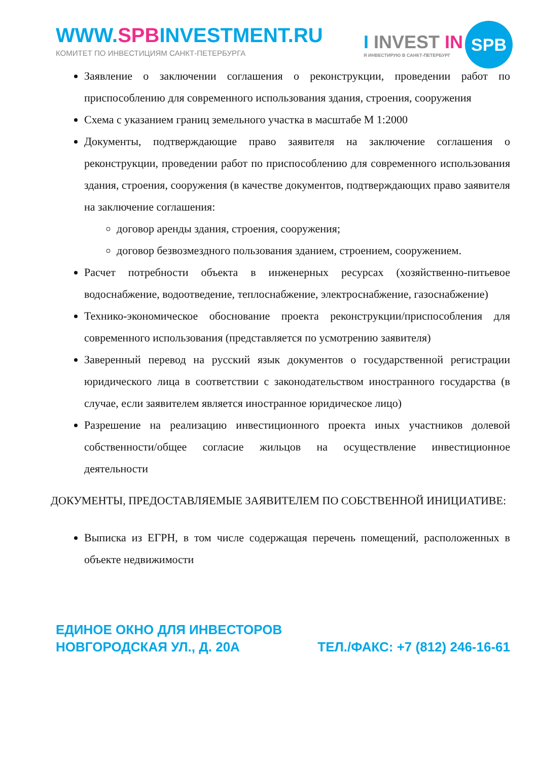WWW.SPBINVESTMENT.RU
КОМИТЕТ ПО ИНВЕСТИЦИЯМ САНКТ-ПЕТЕРБУРГА
I INVEST IN
Я ИНВЕСТИРУЮ В САНКТ-ПЕТЕРБУРГ
SPB
Заявление о заключении соглашения о реконструкции, проведении работ по приспособлению для современного использования здания, строения, сооружения
Схема с указанием границ земельного участка в масштабе М 1:2000
Документы, подтверждающие право заявителя на заключение соглашения о реконструкции, проведении работ по приспособлению для современного использования здания, строения, сооружения (в качестве документов, подтверждающих право заявителя на заключение соглашения:
договор аренды здания, строения, сооружения;
договор безвозмездного пользования зданием, строением, сооружением.
Расчет потребности объекта в инженерных ресурсах (хозяйственно-питьевое водоснабжение, водоотведение, теплоснабжение, электроснабжение, газоснабжение)
Технико-экономическое обоснование проекта реконструкции/приспособления для современного использования (представляется по усмотрению заявителя)
Заверенный перевод на русский язык документов о государственной регистрации юридического лица в соответствии с законодательством иностранного государства (в случае, если заявителем является иностранное юридическое лицо)
Разрешение на реализацию инвестиционного проекта иных участников долевой собственности/общее согласие жильцов на осуществление инвестиционное деятельности
ДОКУМЕНТЫ, ПРЕДОСТАВЛЯЕМЫЕ ЗАЯВИТЕЛЕМ ПО СОБСТВЕННОЙ ИНИЦИАТИВЕ:
Выписка из ЕГРН, в том числе содержащая перечень помещений, расположенных в объекте недвижимости
ЕДИНОЕ ОКНО ДЛЯ ИНВЕСТОРОВ
НОВГОРОДСКАЯ УЛ., Д. 20А
ТЕЛ./ФАКС: +7 (812) 246-16-61